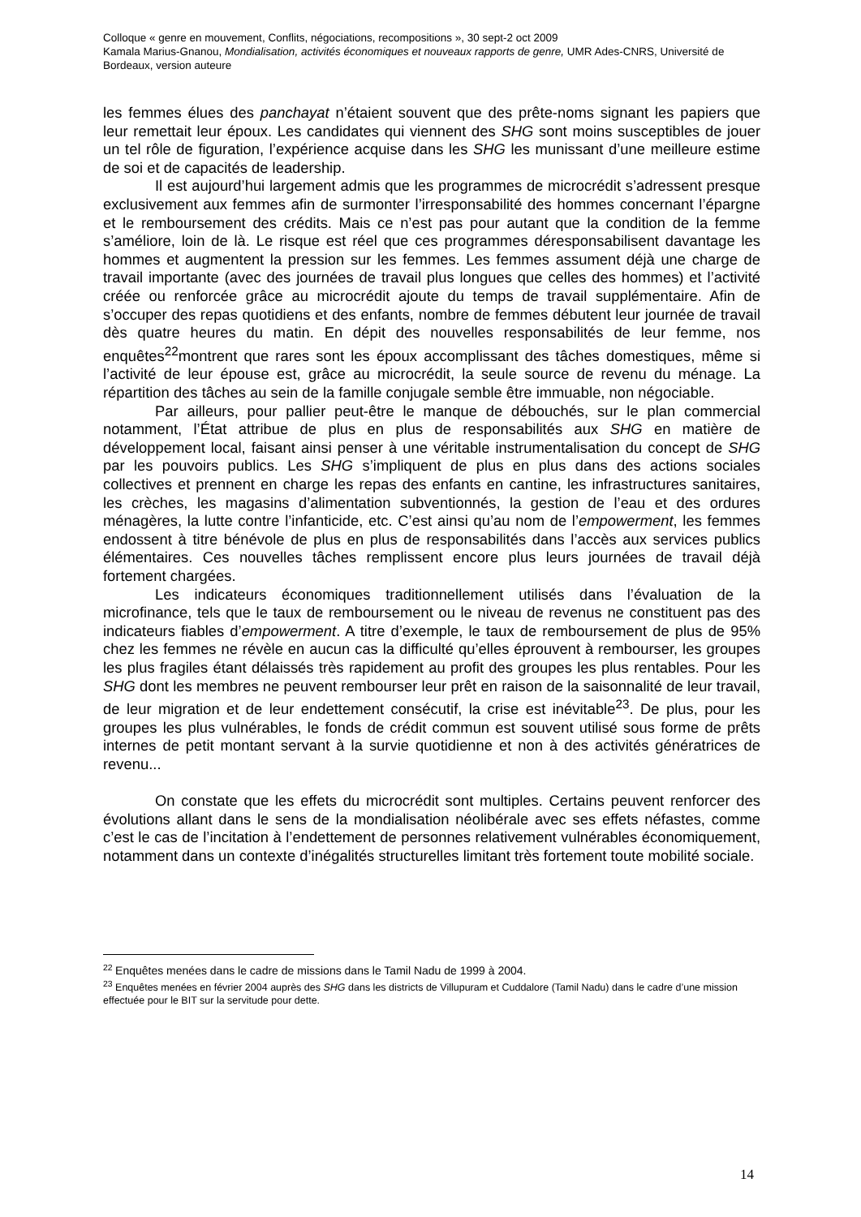Colloque « genre en mouvement, Conflits, négociations, recompositions », 30 sept-2 oct 2009
Kamala Marius-Gnanou, Mondialisation, activités économiques et nouveaux rapports de genre, UMR Ades-CNRS, Université de Bordeaux, version auteure
les femmes élues des panchayat n’étaient souvent que des prête-noms signant les papiers que leur remettait leur époux. Les candidates qui viennent des SHG sont moins susceptibles de jouer un tel rôle de figuration, l’expérience acquise dans les SHG les munissant d’une meilleure estime de soi et de capacités de leadership.
Il est aujourd’hui largement admis que les programmes de microcrédit s’adressent presque exclusivement aux femmes afin de surmonter l’irresponsabilité des hommes concernant l’épargne et le remboursement des crédits. Mais ce n’est pas pour autant que la condition de la femme s’améliore, loin de là. Le risque est réel que ces programmes déresponsabilisent davantage les hommes et augmentent la pression sur les femmes. Les femmes assument déjà une charge de travail importante (avec des journées de travail plus longues que celles des hommes) et l’activité créée ou renforcée grâce au microcrédit ajoute du temps de travail supplémentaire. Afin de s’occuper des repas quotidiens et des enfants, nombre de femmes débutent leur journée de travail dès quatre heures du matin. En dépit des nouvelles responsabilités de leur femme, nos enquêtes<sup>22</sup>montrent que rares sont les époux accomplissant des tâches domestiques, même si l’activité de leur épouse est, grâce au microcrédit, la seule source de revenu du ménage. La répartition des tâches au sein de la famille conjugale semble être immuable, non négociable.
Par ailleurs, pour pallier peut-être le manque de débouchés, sur le plan commercial notamment, l’État attribue de plus en plus de responsabilités aux SHG en matière de développement local, faisant ainsi penser à une véritable instrumentalisation du concept de SHG par les pouvoirs publics. Les SHG s’impliquent de plus en plus dans des actions sociales collectives et prennent en charge les repas des enfants en cantine, les infrastructures sanitaires, les crèches, les magasins d’alimentation subventionnés, la gestion de l’eau et des ordures ménagères, la lutte contre l’infanticide, etc. C’est ainsi qu’au nom de l’empowerment, les femmes endossent à titre bénévole de plus en plus de responsabilités dans l’accès aux services publics élémentaires. Ces nouvelles tâches remplissent encore plus leurs journées de travail déjà fortement chargées.
Les indicateurs économiques traditionnellement utilisés dans l’évaluation de la microfinance, tels que le taux de remboursement ou le niveau de revenus ne constituent pas des indicateurs fiables d’empowerment. A titre d’exemple, le taux de remboursement de plus de 95% chez les femmes ne révèle en aucun cas la difficulté qu’elles éprouvent à rembourser, les groupes les plus fragiles étant délaissés très rapidement au profit des groupes les plus rentables. Pour les SHG dont les membres ne peuvent rembourser leur prêt en raison de la saisonnalité de leur travail, de leur migration et de leur endettement consécutif, la crise est inévitable<sup>23</sup>. De plus, pour les groupes les plus vulnérables, le fonds de crédit commun est souvent utilisé sous forme de prêts internes de petit montant servant à la survie quotidienne et non à des activités génératrices de revenu...
On constate que les effets du microcrédit sont multiples. Certains peuvent renforcer des évolutions allant dans le sens de la mondialisation néolibérale avec ses effets néfastes, comme c’est le cas de l’incitation à l’endettement de personnes relativement vulnérables économiquement, notamment dans un contexte d’inégalités structurelles limitant très fortement toute mobilité sociale.
<sup>22</sup> Enquêtes menées dans le cadre de missions dans le Tamil Nadu de 1999 à 2004.
<sup>23</sup> Enquêtes menées en février 2004 auprès des SHG dans les districts de Villupuram et Cuddalore (Tamil Nadu) dans le cadre d’une mission effectuée pour le BIT sur la servitude pour dette.
14